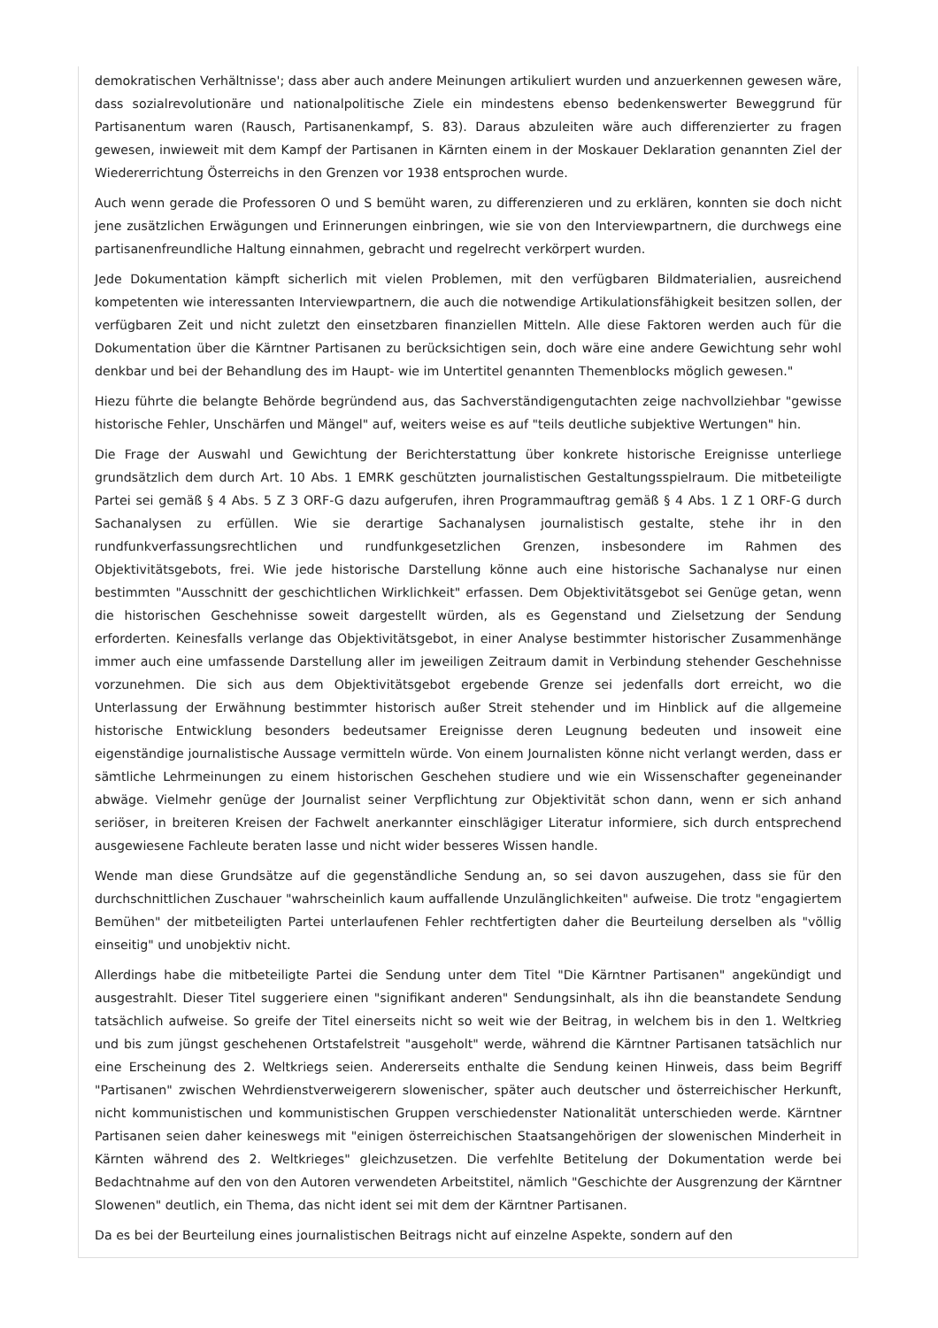demokratischen Verhältnisse'; dass aber auch andere Meinungen artikuliert wurden und anzuerkennen gewesen wäre, dass sozialrevolutionäre und nationalpolitische Ziele ein mindestens ebenso bedenkenswerter Beweggrund für Partisanentum waren (Rausch, Partisanenkampf, S. 83). Daraus abzuleiten wäre auch differenzierter zu fragen gewesen, inwieweit mit dem Kampf der Partisanen in Kärnten einem in der Moskauer Deklaration genannten Ziel der Wiedererrichtung Österreichs in den Grenzen vor 1938 entsprochen wurde.
Auch wenn gerade die Professoren O und S bemüht waren, zu differenzieren und zu erklären, konnten sie doch nicht jene zusätzlichen Erwägungen und Erinnerungen einbringen, wie sie von den Interviewpartnern, die durchwegs eine partisanenfreundliche Haltung einnahmen, gebracht und regelrecht verkörpert wurden.
Jede Dokumentation kämpft sicherlich mit vielen Problemen, mit den verfügbaren Bildmaterialien, ausreichend kompetenten wie interessanten Interviewpartnern, die auch die notwendige Artikulationsfähigkeit besitzen sollen, der verfügbaren Zeit und nicht zuletzt den einsetzbaren finanziellen Mitteln. Alle diese Faktoren werden auch für die Dokumentation über die Kärntner Partisanen zu berücksichtigen sein, doch wäre eine andere Gewichtung sehr wohl denkbar und bei der Behandlung des im Haupt- wie im Untertitel genannten Themenblocks möglich gewesen."
Hiezu führte die belangte Behörde begründend aus, das Sachverständigengutachten zeige nachvollziehbar "gewisse historische Fehler, Unschärfen und Mängel" auf, weiters weise es auf "teils deutliche subjektive Wertungen" hin.
Die Frage der Auswahl und Gewichtung der Berichterstattung über konkrete historische Ereignisse unterliege grundsätzlich dem durch Art. 10 Abs. 1 EMRK geschützten journalistischen Gestaltungsspielraum. Die mitbeteiligte Partei sei gemäß § 4 Abs. 5 Z 3 ORF-G dazu aufgerufen, ihren Programmauftrag gemäß § 4 Abs. 1 Z 1 ORF-G durch Sachanalysen zu erfüllen. Wie sie derartige Sachanalysen journalistisch gestalte, stehe ihr in den rundfunkverfassungsrechtlichen und rundfunkgesetzlichen Grenzen, insbesondere im Rahmen des Objektivitätsgebots, frei. Wie jede historische Darstellung könne auch eine historische Sachanalyse nur einen bestimmten "Ausschnitt der geschichtlichen Wirklichkeit" erfassen. Dem Objektivitätsgebot sei Genüge getan, wenn die historischen Geschehnisse soweit dargestellt würden, als es Gegenstand und Zielsetzung der Sendung erforderten. Keinesfalls verlange das Objektivitätsgebot, in einer Analyse bestimmter historischer Zusammenhänge immer auch eine umfassende Darstellung aller im jeweiligen Zeitraum damit in Verbindung stehender Geschehnisse vorzunehmen. Die sich aus dem Objektivitätsgebot ergebende Grenze sei jedenfalls dort erreicht, wo die Unterlassung der Erwähnung bestimmter historisch außer Streit stehender und im Hinblick auf die allgemeine historische Entwicklung besonders bedeutsamer Ereignisse deren Leugnung bedeuten und insoweit eine eigenständige journalistische Aussage vermitteln würde. Von einem Journalisten könne nicht verlangt werden, dass er sämtliche Lehrmeinungen zu einem historischen Geschehen studiere und wie ein Wissenschafter gegeneinander abwäge. Vielmehr genüge der Journalist seiner Verpflichtung zur Objektivität schon dann, wenn er sich anhand seriöser, in breiteren Kreisen der Fachwelt anerkannter einschlägiger Literatur informiere, sich durch entsprechend ausgewiesene Fachleute beraten lasse und nicht wider besseres Wissen handle.
Wende man diese Grundsätze auf die gegenständliche Sendung an, so sei davon auszugehen, dass sie für den durchschnittlichen Zuschauer "wahrscheinlich kaum auffallende Unzulänglichkeiten" aufweise. Die trotz "engagiertem Bemühen" der mitbeteiligten Partei unterlaufenen Fehler rechtfertigten daher die Beurteilung derselben als "völlig einseitig" und unobjektiv nicht.
Allerdings habe die mitbeteiligte Partei die Sendung unter dem Titel "Die Kärntner Partisanen" angekündigt und ausgestrahlt. Dieser Titel suggeriere einen "signifikant anderen" Sendungsinhalt, als ihn die beanstandete Sendung tatsächlich aufweise. So greife der Titel einerseits nicht so weit wie der Beitrag, in welchem bis in den 1. Weltkrieg und bis zum jüngst geschehenen Ortstafelstreit "ausgeholt" werde, während die Kärntner Partisanen tatsächlich nur eine Erscheinung des 2. Weltkriegs seien. Andererseits enthalte die Sendung keinen Hinweis, dass beim Begriff "Partisanen" zwischen Wehrdienstverweigerern slowenischer, später auch deutscher und österreichischer Herkunft, nicht kommunistischen und kommunistischen Gruppen verschiedenster Nationalität unterschieden werde. Kärntner Partisanen seien daher keineswegs mit "einigen österreichischen Staatsangehörigen der slowenischen Minderheit in Kärnten während des 2. Weltkrieges" gleichzusetzen. Die verfehlte Betitelung der Dokumentation werde bei Bedachtnahme auf den von den Autoren verwendeten Arbeitstitel, nämlich "Geschichte der Ausgrenzung der Kärntner Slowenen" deutlich, ein Thema, das nicht ident sei mit dem der Kärntner Partisanen.
Da es bei der Beurteilung eines journalistischen Beitrags nicht auf einzelne Aspekte, sondern auf den